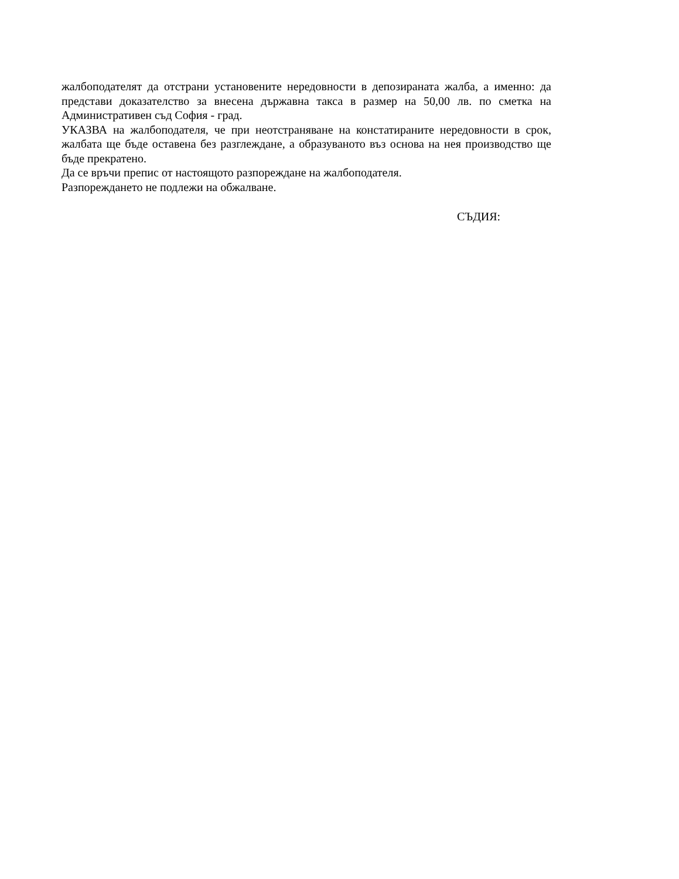жалбоподателят да отстрани установените нередовности в депозираната жалба, а именно: да представи доказателство за внесена държавна такса в размер на 50,00 лв. по сметка на Административен съд София - град.
УКАЗВА на жалбоподателя, че при неотстраняване на констатираните нередовности в срок, жалбата ще бъде оставена без разглеждане, а образуваното въз основа на нея производство ще бъде прекратено.
Да се връчи препис от настоящото разпореждане на жалбоподателя.
Разпореждането не подлежи на обжалване.
СЪДИЯ: